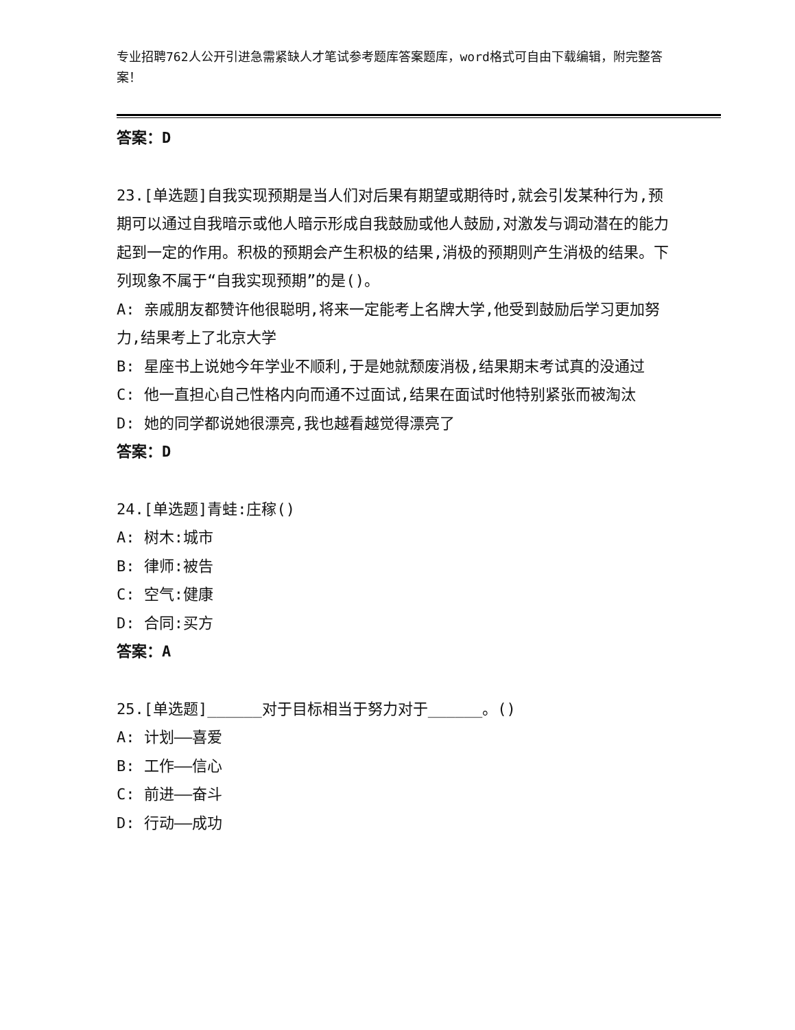专业招聘762人公开引进急需紧缺人才笔试参考题库答案题库，word格式可自由下载编辑，附完整答案！
答案：D
23.[单选题]自我实现预期是当人们对后果有期望或期待时,就会引发某种行为,预期可以通过自我暗示或他人暗示形成自我鼓励或他人鼓励,对激发与调动潜在的能力起到一定的作用。积极的预期会产生积极的结果,消极的预期则产生消极的结果。下列现象不属于“自我实现预期”的是()。
A: 亲戚朋友都赞许他很聪明,将来一定能考上名牌大学,他受到鼓励后学习更加努力,结果考上了北京大学
B: 星座书上说她今年学业不顺利,于是她就颓废消极,结果期末考试真的没通过
C: 他一直担心自己性格内向而通不过面试,结果在面试时他特别紧张而被淘汰
D: 她的同学都说她很漂亮,我也越看越觉得漂亮了
答案：D
24.[单选题]青蛙:庄稼()
A: 树木:城市
B: 律师:被告
C: 空气:健康
D: 合同:买方
答案：A
25.[单选题]______对于目标相当于努力对于______。()
A: 计划——喜爱
B: 工作——信心
C: 前进——奋斗
D: 行动——成功